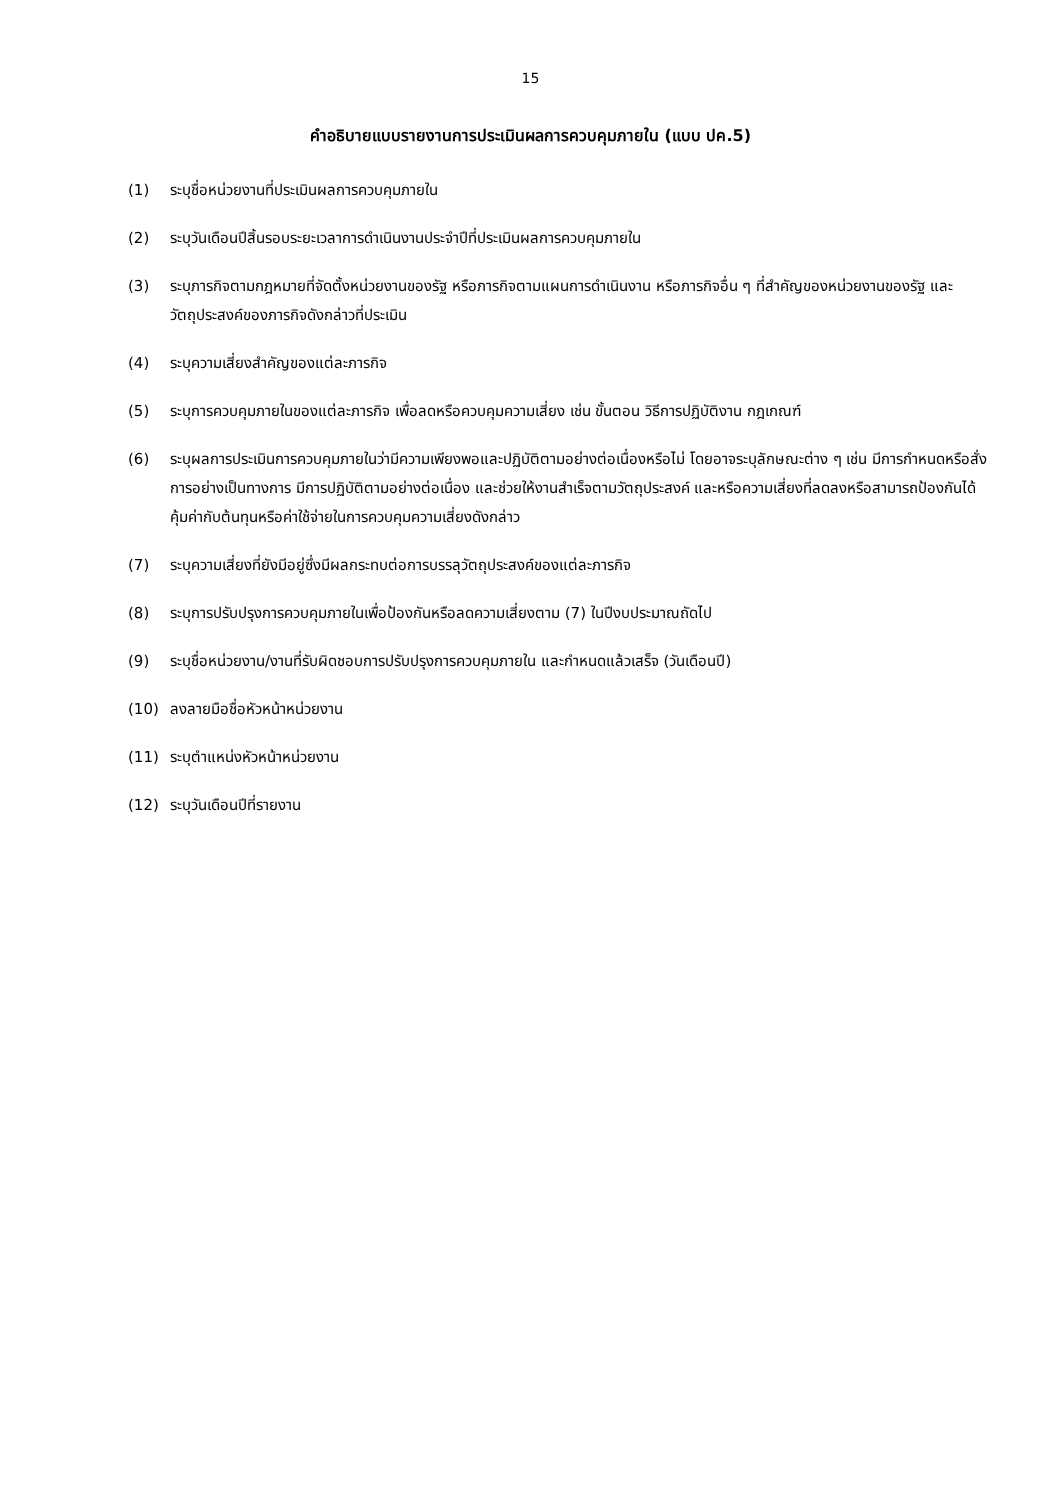15
คำอธิบายแบบรายงานการประเมินผลการควบคุมภายใน (แบบ ปค.5)
(1) ระบุชื่อหน่วยงานที่ประเมินผลการควบคุมภายใน
(2) ระบุวันเดือนปีสิ้นรอบระยะเวลาการดำเนินงานประจำปีที่ประเมินผลการควบคุมภายใน
(3) ระบุภารกิจตามกฎหมายที่จัดตั้งหน่วยงานของรัฐ หรือภารกิจตามแผนการดำเนินงาน หรือภารกิจอื่น ๆ ที่สำคัญของหน่วยงานของรัฐ และวัตถุประสงค์ของภารกิจดังกล่าวที่ประเมิน
(4) ระบุความเสี่ยงสำคัญของแต่ละภารกิจ
(5) ระบุการควบคุมภายในของแต่ละภารกิจ เพื่อลดหรือควบคุมความเสี่ยง เช่น ขั้นตอน วิธีการปฏิบัติงาน กฎเกณฑ์
(6) ระบุผลการประเมินการควบคุมภายในว่ามีความเพียงพอและปฏิบัติตามอย่างต่อเนื่องหรือไม่ โดยอาจระบุลักษณะต่าง ๆ เช่น มีการกำหนดหรือสั่งการอย่างเป็นทางการ มีการปฏิบัติตามอย่างต่อเนื่อง และช่วยให้งานสำเร็จตามวัตถุประสงค์ และหรือความเสี่ยงที่ลดลงหรือสามารถป้องกันได้ คุ้มค่ากับต้นทุนหรือค่าใช้จ่ายในการควบคุมความเสี่ยงดังกล่าว
(7) ระบุความเสี่ยงที่ยังมีอยู่ซึ่งมีผลกระทบต่อการบรรลุวัตถุประสงค์ของแต่ละภารกิจ
(8) ระบุการปรับปรุงการควบคุมภายในเพื่อป้องกันหรือลดความเสี่ยงตาม (7) ในปีงบประมาณถัดไป
(9) ระบุชื่อหน่วยงาน/งานที่รับผิดชอบการปรับปรุงการควบคุมภายใน และกำหนดแล้วเสร็จ (วันเดือนปี)
(10) ลงลายมือชื่อหัวหน้าหน่วยงาน
(11) ระบุตำแหน่งหัวหน้าหน่วยงาน
(12) ระบุวันเดือนปีที่รายงาน